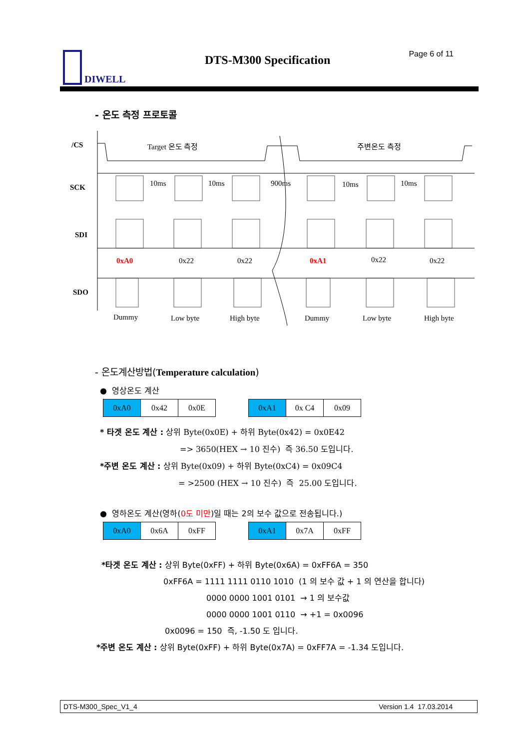DIWELL DTS-M300 Specification Page 6 of 11
- 온도 측정 프로토콜
/CS Target 온도 측정 주변온도 측정
SCK 10ms 10ms 900ms 10ms 10ms
SDI
0xA0 0x22 0x22 0xA1 0x22 0x22
SDO
Dummy Low byte High byte Dummy Low byte High byte
- 온도계산방법(Temperature calculation)
● 영상온도 계산
| 0xA0 | 0x42 | 0x0E |
| 0xA1 | 0x C4 | 0x09 |
* 타겟 온도 계산 : 상위 Byte(0x0E) + 하위 Byte(0x42) = 0x0E42
=> 3650(HEX → 10 진수) 즉 36.50 도입니다.
*주변 온도 계산 : 상위 Byte(0x09) + 하위 Byte(0xC4) = 0x09C4
= >2500 (HEX → 10 진수) 즉 25.00 도입니다.
● 영하온도 계산(영하(0도 미만)일 때는 2의 보수 값으로 전송됩니다.)
| 0xA0 | 0x6A | 0xFF |
| 0xA1 | 0x7A | 0xFF |
*타겟 온도 계산 : 상위 Byte(0xFF) + 하위 Byte(0x6A) = 0xFF6A = 350
0xFF6A = 1111 1111 0110 1010 (1 의 보수 값 + 1 의 연산을 합니다)
0000 0000 1001 0101 → 1 의 보수값
0000 0000 1001 0110 → +1 = 0x0096
0x0096 = 150 즉, -1.50 도 입니다.
*주변 온도 계산 : 상위 Byte(0xFF) + 하위 Byte(0x7A) = 0xFF7A = -1.34 도입니다.
DTS-M300_Spec_V1_4 Version 1.4 17.03.2014